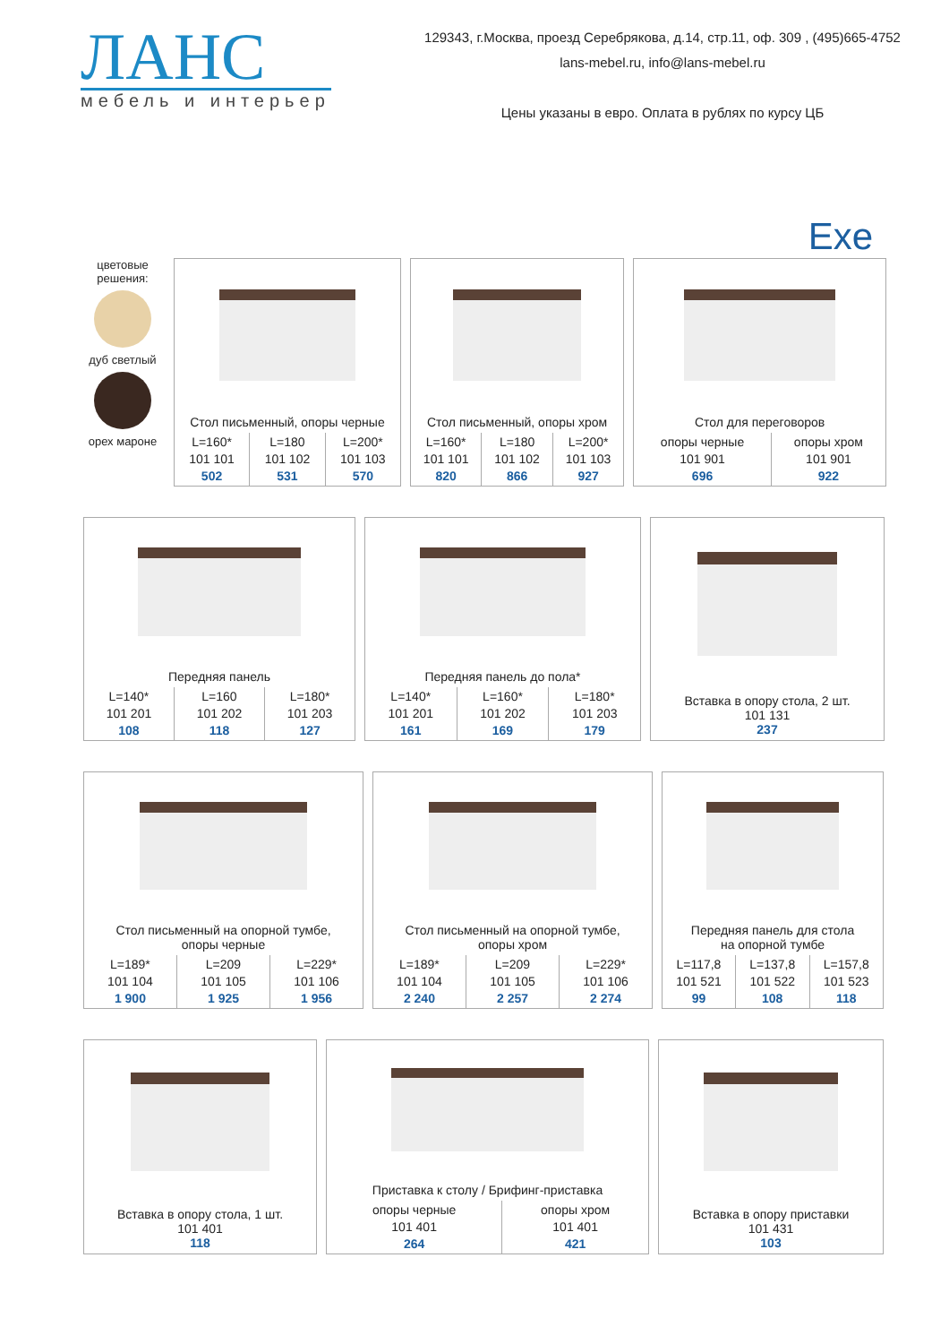ЛАНС
мебель и интерьер
129343, г.Москва, проезд Серебрякова, д.14, стр.11, оф. 309 , (495)665-4752
lans-mebel.ru, info@lans-mebel.ru
Цены указаны в евро. Оплата в рублях по курсу ЦБ
Exe
цветовые решения:
дуб светлый
орех мароне
Стол письменный, опоры черные
| L=160* 101 101 502 | L=180 101 102 531 | L=200* 101 103 570 |
Стол письменный, опоры хром
| L=160* 101 101 820 | L=180 101 102 866 | L=200* 101 103 927 |
Стол для переговоров
| опоры черные 101 901 696 | опоры хром 101 901 922 |
Передняя панель
| L=140* 101 201 108 | L=160 101 202 118 | L=180* 101 203 127 |
Передняя панель до пола*
| L=140* 101 201 161 | L=160* 101 202 169 | L=180* 101 203 179 |
Вставка в опору стола, 2 шт.
101 131
237
Стол письменный на опорной тумбе,
опоры черные
| L=189* 101 104 1 900 | L=209 101 105 1 925 | L=229* 101 106 1 956 |
Стол письменный на опорной тумбе,
опоры хром
| L=189* 101 104 2 240 | L=209 101 105 2 257 | L=229* 101 106 2 274 |
Передняя панель для стола
на опорной тумбе
| L=117,8 101 521 99 | L=137,8 101 522 108 | L=157,8 101 523 118 |
Вставка в опору стола, 1 шт.
101 401
118
Приставка к столу / Брифинг-приставка
| опоры черные 101 401 264 | опоры хром 101 401 421 |
Вставка в опору приставки
101 431
103